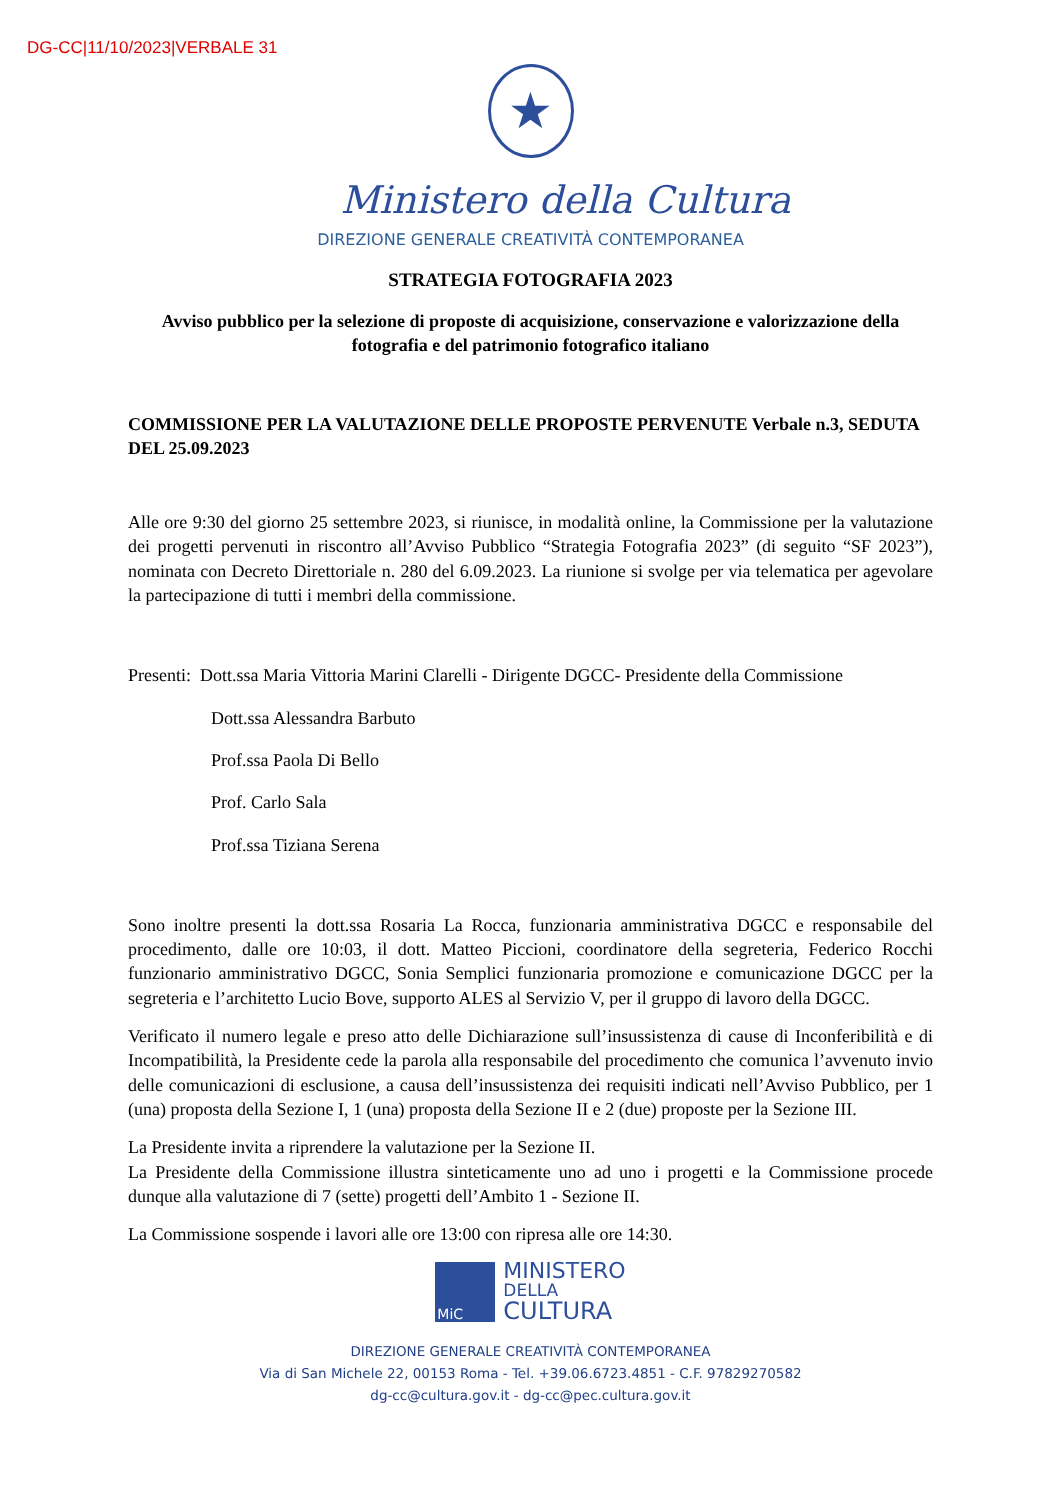DG-CC|11/10/2023|VERBALE 31
★
Ministero della Cultura
DIREZIONE GENERALE CREATIVITÀ CONTEMPORANEA
STRATEGIA FOTOGRAFIA 2023
Avviso pubblico per la selezione di proposte di acquisizione, conservazione e valorizzazione della fotografia e del patrimonio fotografico italiano
COMMISSIONE PER LA VALUTAZIONE DELLE PROPOSTE PERVENUTE Verbale n.3, SEDUTA DEL 25.09.2023
Alle ore 9:30 del giorno 25 settembre 2023, si riunisce, in modalità online, la Commissione per la valutazione dei progetti pervenuti in riscontro all’Avviso Pubblico “Strategia Fotografia 2023” (di seguito “SF 2023”), nominata con Decreto Direttoriale n. 280 del 6.09.2023. La riunione si svolge per via telematica per agevolare la partecipazione di tutti i membri della commissione.
Presenti: Dott.ssa Maria Vittoria Marini Clarelli - Dirigente DGCC- Presidente della Commissione
Dott.ssa Alessandra Barbuto
Prof.ssa Paola Di Bello
Prof. Carlo Sala
Prof.ssa Tiziana Serena
Sono inoltre presenti la dott.ssa Rosaria La Rocca, funzionaria amministrativa DGCC e responsabile del procedimento, dalle ore 10:03, il dott. Matteo Piccioni, coordinatore della segreteria, Federico Rocchi funzionario amministrativo DGCC, Sonia Semplici funzionaria promozione e comunicazione DGCC per la segreteria e l’architetto Lucio Bove, supporto ALES al Servizio V, per il gruppo di lavoro della DGCC.
Verificato il numero legale e preso atto delle Dichiarazione sull’insussistenza di cause di Inconferibilità e di Incompatibilità, la Presidente cede la parola alla responsabile del procedimento che comunica l’avvenuto invio delle comunicazioni di esclusione, a causa dell’insussistenza dei requisiti indicati nell’Avviso Pubblico, per 1 (una) proposta della Sezione I, 1 (una) proposta della Sezione II e 2 (due) proposte per la Sezione III.
La Presidente invita a riprendere la valutazione per la Sezione II.
La Presidente della Commissione illustra sinteticamente uno ad uno i progetti e la Commissione procede dunque alla valutazione di 7 (sette) progetti dell’Ambito 1 - Sezione II.
La Commissione sospende i lavori alle ore 13:00 con ripresa alle ore 14:30.
MiC
MINISTERO
DELLA
CULTURA
DIREZIONE GENERALE CREATIVITÀ CONTEMPORANEA
Via di San Michele 22, 00153 Roma - Tel. +39.06.6723.4851 - C.F. 97829270582
dg-cc@cultura.gov.it - dg-cc@pec.cultura.gov.it